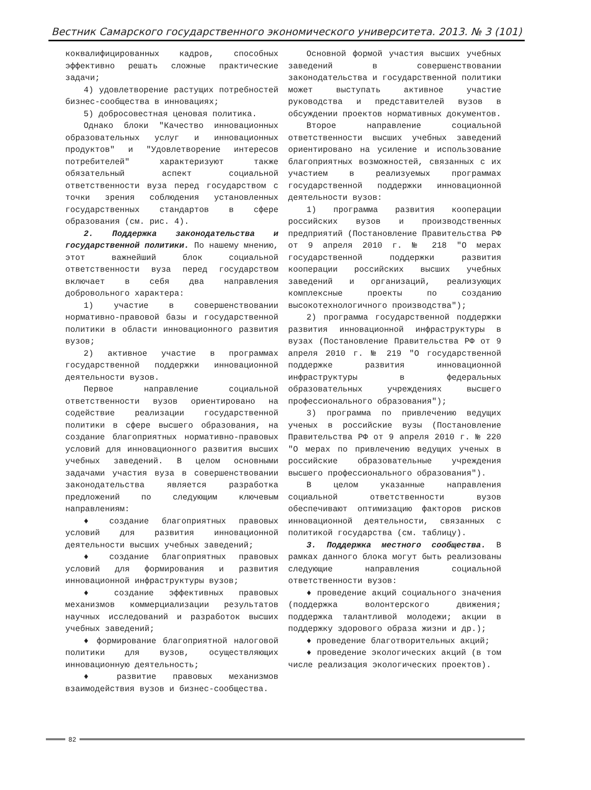Вестник Самарского государственного экономического университета. 2013. № 3 (101)
коквалифицированных кадров, способных эффективно решать сложные практические задачи;
4) удовлетворение растущих потребностей бизнес-сообщества в инновациях;
5) добросовестная ценовая политика.
Однако блоки "Качество инновационных образовательных услуг и инновационных продуктов" и "Удовлетворение интересов потребителей" характеризуют также обязательный аспект социальной ответственности вуза перед государством с точки зрения соблюдения установленных государственных стандартов в сфере образования (см. рис. 4).
2. Поддержка законодательства и государственной политики. По нашему мнению, этот важнейший блок социальной ответственности вуза перед государством включает в себя два направления добровольного характера:
1) участие в совершенствовании нормативно-правовой базы и государственной политики в области инновационного развития вузов;
2) активное участие в программах государственной поддержки инновационной деятельности вузов.
Первое направление социальной ответственности вузов ориентировано на содействие реализации государственной политики в сфере высшего образования, на создание благоприятных нормативно-правовых условий для инновационного развития высших учебных заведений. В целом основными задачами участия вуза в совершенствовании законодательства является разработка предложений по следующим ключевым направлениям:
♦ создание благоприятных правовых условий для развития инновационной деятельности высших учебных заведений;
♦ создание благоприятных правовых условий для формирования и развития инновационной инфраструктуры вузов;
♦ создание эффективных правовых механизмов коммерциализации результатов научных исследований и разработок высших учебных заведений;
♦ формирование благоприятной налоговой политики для вузов, осуществляющих инновационную деятельность;
♦ развитие правовых механизмов взаимодействия вузов и бизнес-сообщества.
Основной формой участия высших учебных заведений в совершенствовании законодательства и государственной политики может выступать активное участие руководства и представителей вузов в обсуждении проектов нормативных документов.
Второе направление социальной ответственности высших учебных заведений ориентировано на усиление и использование благоприятных возможностей, связанных с их участием в реализуемых программах государственной поддержки инновационной деятельности вузов:
1) программа развития кооперации российских вузов и производственных предприятий (Постановление Правительства РФ от 9 апреля 2010 г. № 218 "О мерах государственной поддержки развития кооперации российских высших учебных заведений и организаций, реализующих комплексные проекты по созданию высокотехнологичного производства");
2) программа государственной поддержки развития инновационной инфраструктуры в вузах (Постановление Правительства РФ от 9 апреля 2010 г. № 219 "О государственной поддержке развития инновационной инфраструктуры в федеральных образовательных учреждениях высшего профессионального образования");
3) программа по привлечению ведущих ученых в российские вузы (Постановление Правительства РФ от 9 апреля 2010 г. № 220 "О мерах по привлечению ведущих ученых в российские образовательные учреждения высшего профессионального образования").
В целом указанные направления социальной ответственности вузов обеспечивают оптимизацию факторов рисков инновационной деятельности, связанных с политикой государства (см. таблицу).
3. Поддержка местного сообщества. В рамках данного блока могут быть реализованы следующие направления социальной ответственности вузов:
♦ проведение акций социального значения (поддержка волонтерского движения; поддержка талантливой молодежи; акции в поддержку здорового образа жизни и др.);
♦ проведение благотворительных акций;
♦ проведение экологических акций (в том числе реализация экологических проектов).
82